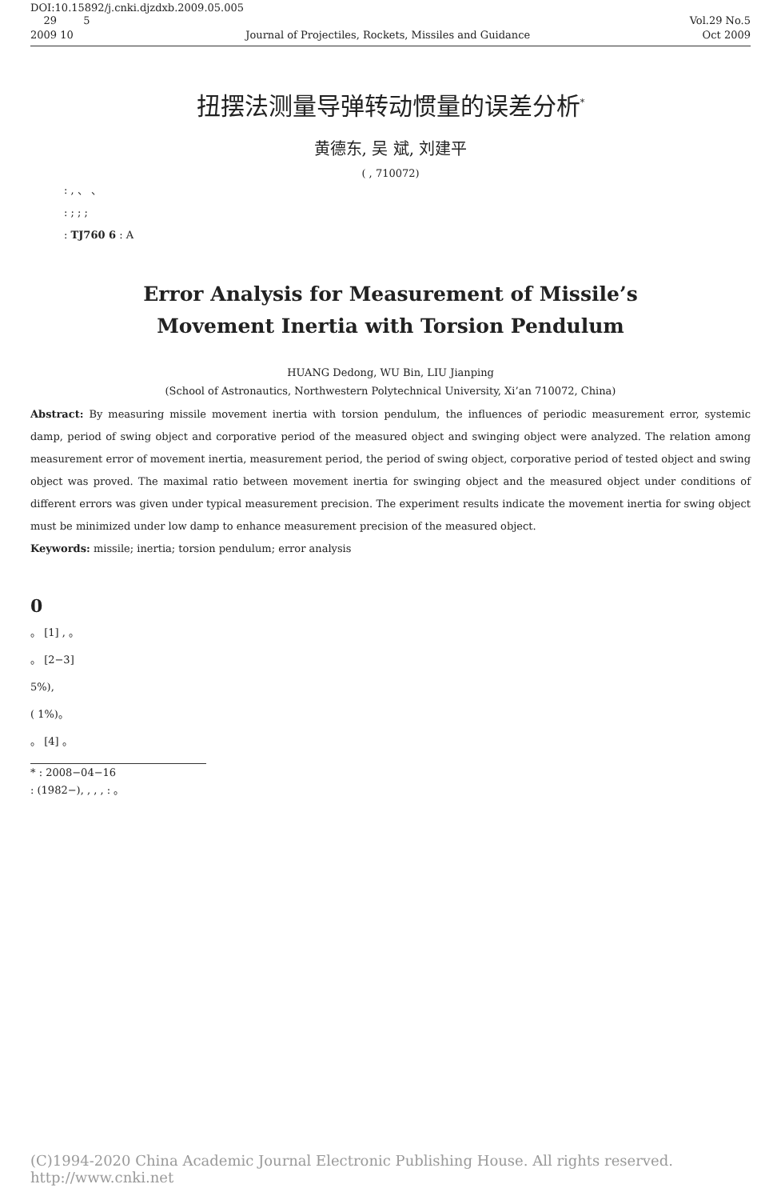DOI:10.15892/j.cnki.djzdxb.2009.05.005
29 5 Vol.29 No.5
2009 10 Journal of Projectiles, Rockets, Missiles and Guidance Oct 2009
扭摆法测量导弹转动惯量的误差分析<sup>*</sup>
黄德东, 吴 斌, 刘建平
( , 710072)
: , 、 、
: ; ; ;
: TJ760 6 : A
Error Analysis for Measurement of Missile’s
Movement Inertia with Torsion Pendulum
HUANG Dedong, WU Bin, LIU Jianping
(School of Astronautics, Northwestern Polytechnical University, Xi’an 710072, China)
Abstract: By measuring missile movement inertia with torsion pendulum, the influences of periodic measurement error, systemic damp, period of swing object and corporative period of the measured object and swinging object were analyzed. The relation among measurement error of movement inertia, measurement period, the period of swing object, corporative period of tested object and swing object was proved. The maximal ratio between movement inertia for swinging object and the measured object under conditions of different errors was given under typical measurement precision. The experiment results indicate the movement inertia for swing object must be minimized under low damp to enhance measurement precision of the measured object.
Keywords: missile; inertia; torsion pendulum; error analysis
0
。 [1] , 。
。 [2−3]
5%),
( 1%)。
。 [4] 。
* : 2008−04−16
: (1982−), , , , : 。
(C)1994-2020 China Academic Journal Electronic Publishing House. All rights reserved. http://www.cnki.net